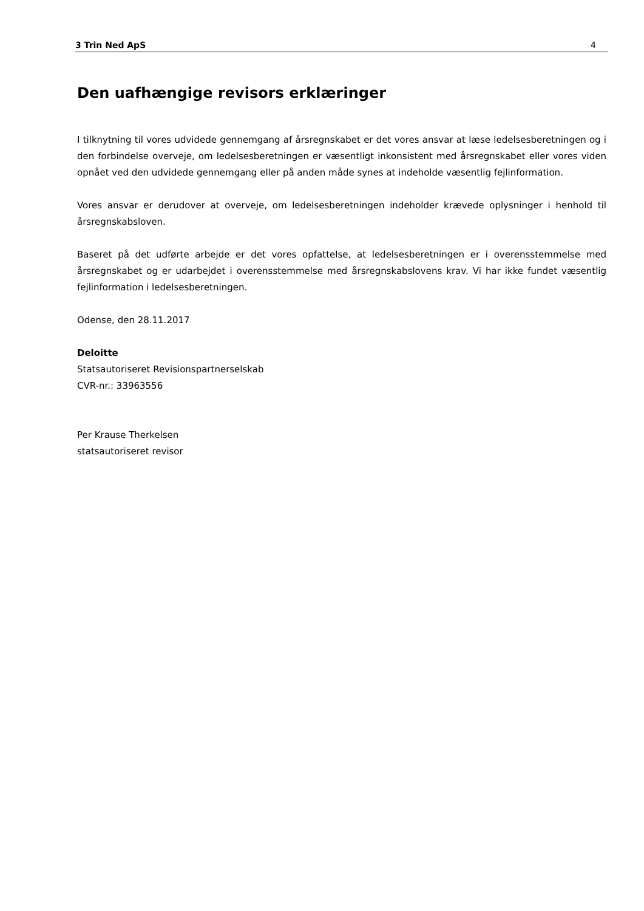3 Trin Ned ApS 4
Den uafhængige revisors erklæringer
I tilknytning til vores udvidede gennemgang af årsregnskabet er det vores ansvar at læse ledelsesberetningen og i den forbindelse overveje, om ledelsesberetningen er væsentligt inkonsistent med årsregnskabet eller vores viden opnået ved den udvidede gennemgang eller på anden måde synes at indeholde væsentlig fejlinformation.
Vores ansvar er derudover at overveje, om ledelsesberetningen indeholder krævede oplysninger i henhold til årsregnskabsloven.
Baseret på det udførte arbejde er det vores opfattelse, at ledelsesberetningen er i overensstemmelse med årsregnskabet og er udarbejdet i overensstemmelse med årsregnskabslovens krav. Vi har ikke fundet væsentlig fejlinformation i ledelsesberetningen.
Odense, den 28.11.2017
Deloitte
Statsautoriseret Revisionspartnerselskab
CVR-nr.: 33963556
Per Krause Therkelsen
statsautoriseret revisor